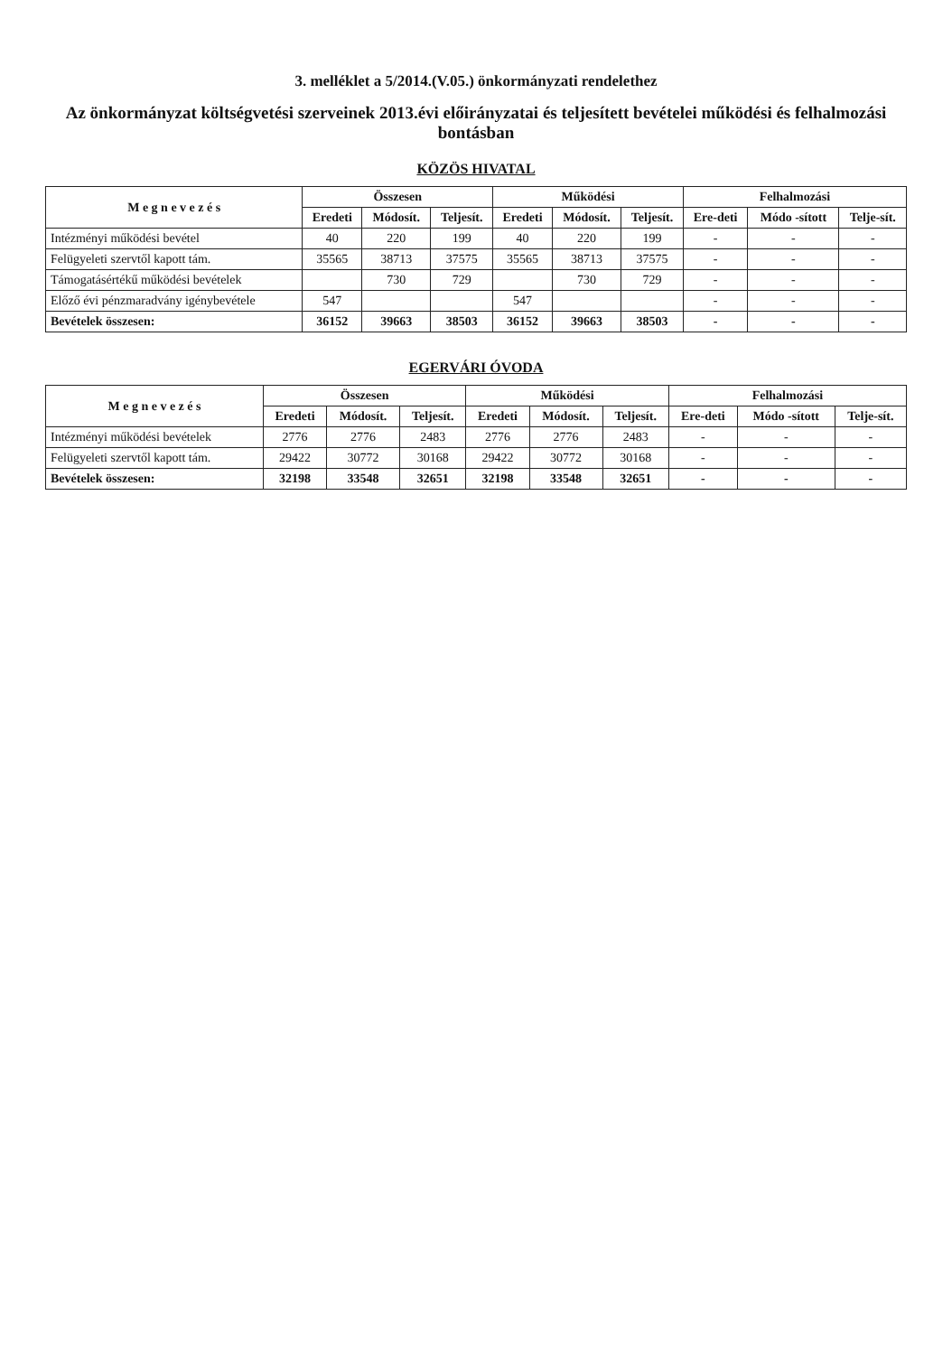3. melléklet a 5/2014.(V.05.) önkormányzati rendelethez
Az önkormányzat költségvetési szerveinek 2013.évi előirányzatai és teljesített bevételei működési és felhalmozási bontásban
KÖZÖS HIVATAL
| M e g n e v e z é s | Összesen | | | Működési | | | Felhalmozási | | |
| --- | --- | --- | --- | --- | --- | --- | --- | --- | --- |
| | Eredeti | Módosít. | Teljesít. | Eredeti | Módosít. | Teljesít. | Ere-deti | Módo -sított | Telje-sít. |
| Intézményi működési bevétel | 40 | 220 | 199 | 40 | 220 | 199 | - | - | - |
| Felügyeleti szervtől kapott tám. | 35565 | 38713 | 37575 | 35565 | 38713 | 37575 | - | - | - |
| Támogatásértékű működési bevételek | | 730 | 729 | | 730 | 729 | - | - | - |
| Előző évi pénzmaradvány igénybevétele | 547 | | | 547 | | | - | - | - |
| Bevételek összesen: | 36152 | 39663 | 38503 | 36152 | 39663 | 38503 | - | - | - |
EGERVÁRI ÓVODA
| M e g n e v e z é s | Összesen | | | Működési | | | Felhalmozási | | |
| --- | --- | --- | --- | --- | --- | --- | --- | --- | --- |
| | Eredeti | Módosít. | Teljesít. | Eredeti | Módosít. | Teljesít. | Ere-deti | Módo -sított | Telje-sít. |
| Intézményi működési bevételek | 2776 | 2776 | 2483 | 2776 | 2776 | 2483 | - | - | - |
| Felügyeleti szervtől kapott tám. | 29422 | 30772 | 30168 | 29422 | 30772 | 30168 | - | - | - |
| Bevételek összesen: | 32198 | 33548 | 32651 | 32198 | 33548 | 32651 | - | - | - |